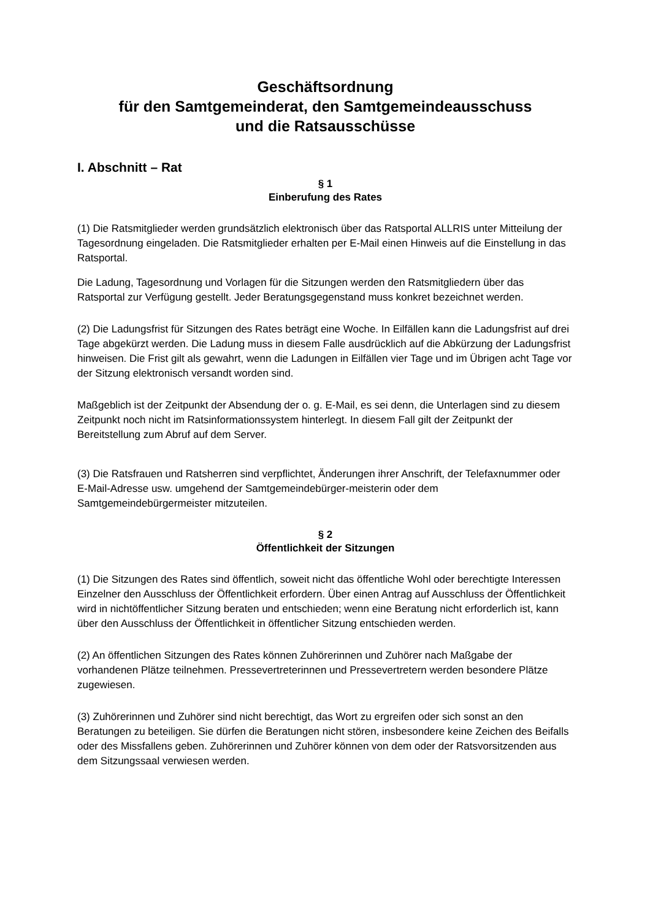Geschäftsordnung
für den Samtgemeinderat, den Samtgemeindeausschuss
und die Ratsausschüsse
I. Abschnitt – Rat
§ 1
Einberufung des Rates
(1) Die Ratsmitglieder werden grundsätzlich elektronisch über das Ratsportal ALLRIS unter Mitteilung der Tagesordnung eingeladen. Die Ratsmitglieder erhalten per E-Mail einen Hinweis auf die Einstellung in das Ratsportal.
Die Ladung, Tagesordnung und Vorlagen für die Sitzungen werden den Ratsmitgliedern über das Ratsportal zur Verfügung gestellt. Jeder Beratungsgegenstand muss konkret bezeichnet werden.
(2) Die Ladungsfrist für Sitzungen des Rates beträgt eine Woche. In Eilfällen kann die Ladungsfrist auf drei Tage abgekürzt werden. Die Ladung muss in diesem Falle ausdrücklich auf die Abkürzung der Ladungsfrist hinweisen. Die Frist gilt als gewahrt, wenn die Ladungen in Eilfällen vier Tage und im Übrigen acht Tage vor der Sitzung elektronisch versandt worden sind.
Maßgeblich ist der Zeitpunkt der Absendung der o. g. E-Mail, es sei denn, die Unterlagen sind zu diesem Zeitpunkt noch nicht im Ratsinformationssystem hinterlegt. In diesem Fall gilt der Zeitpunkt der Bereitstellung zum Abruf auf dem Server.
(3) Die Ratsfrauen und Ratsherren sind verpflichtet, Änderungen ihrer Anschrift, der Telefaxnummer oder E-Mail-Adresse usw. umgehend der Samtgemeindebürger-meisterin oder dem Samtgemeindebürgermeister mitzuteilen.
§ 2
Öffentlichkeit der Sitzungen
(1) Die Sitzungen des Rates sind öffentlich, soweit nicht das öffentliche Wohl oder berechtigte Interessen Einzelner den Ausschluss der Öffentlichkeit erfordern. Über einen Antrag auf Ausschluss der Öffentlichkeit wird in nichtöffentlicher Sitzung beraten und entschieden; wenn eine Beratung nicht erforderlich ist, kann über den Ausschluss der Öffentlichkeit in öffentlicher Sitzung entschieden werden.
(2) An öffentlichen Sitzungen des Rates können Zuhörerinnen und Zuhörer nach Maßgabe der vorhandenen Plätze teilnehmen. Pressevertreterinnen und Pressevertretern werden besondere Plätze zugewiesen.
(3) Zuhörerinnen und Zuhörer sind nicht berechtigt, das Wort zu ergreifen oder sich sonst an den Beratungen zu beteiligen. Sie dürfen die Beratungen nicht stören, insbesondere keine Zeichen des Beifalls oder des Missfallens geben. Zuhörerinnen und Zuhörer können von dem oder der Ratsvorsitzenden aus dem Sitzungssaal verwiesen werden.